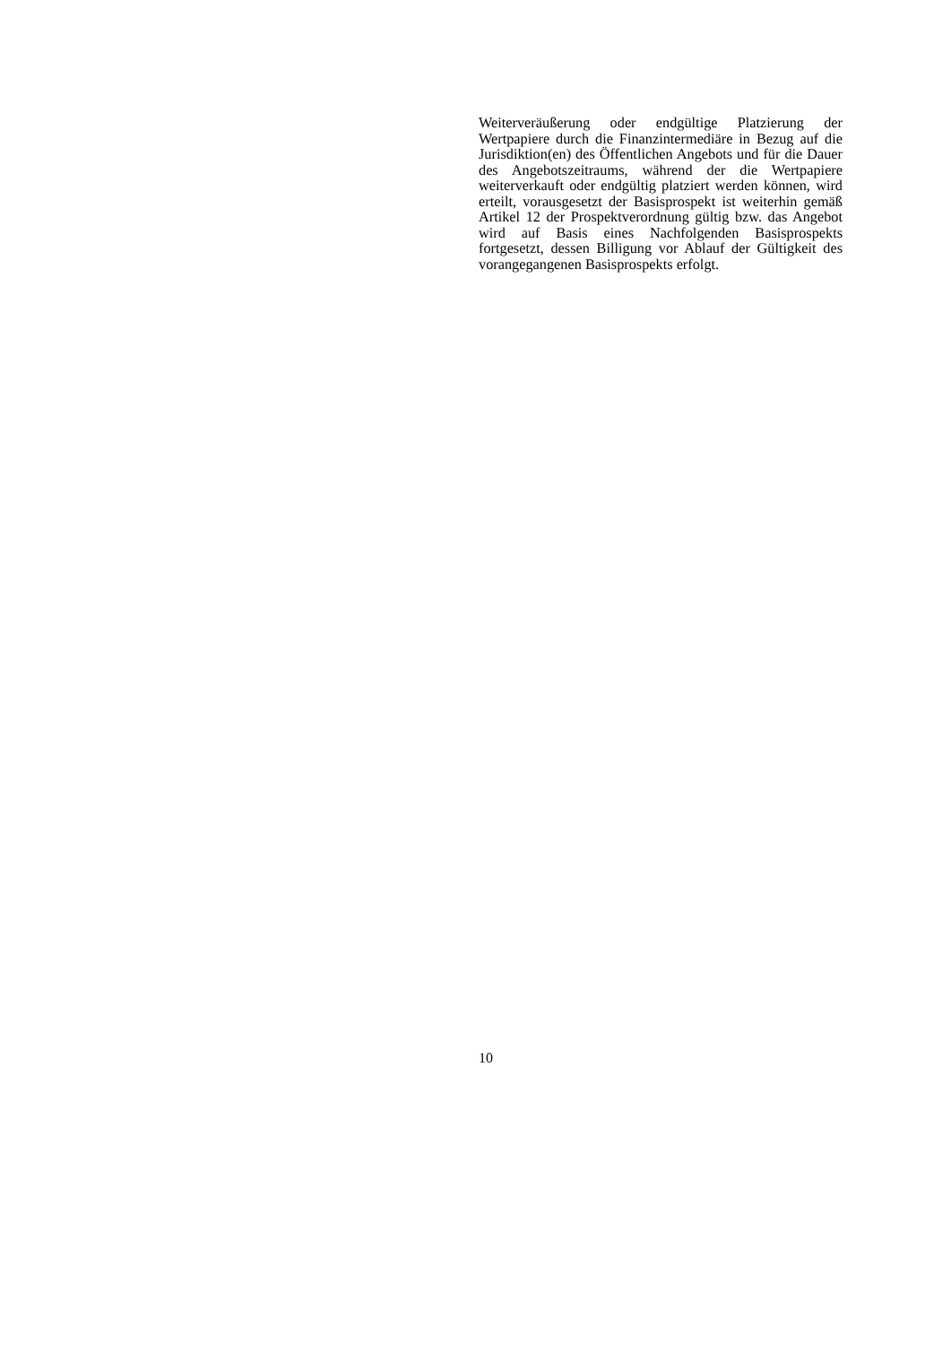Weiterveräußerung oder endgültige Platzierung der Wertpapiere durch die Finanzintermediäre in Bezug auf die Jurisdiktion(en) des Öffentlichen Angebots und für die Dauer des Angebotszeitraums, während der die Wertpapiere weiterverkauft oder endgültig platziert werden können, wird erteilt, vorausgesetzt der Basisprospekt ist weiterhin gemäß Artikel 12 der Prospektverordnung gültig bzw. das Angebot wird auf Basis eines Nachfolgenden Basisprospekts fortgesetzt, dessen Billigung vor Ablauf der Gültigkeit des vorangegangenen Basisprospekts erfolgt.
10